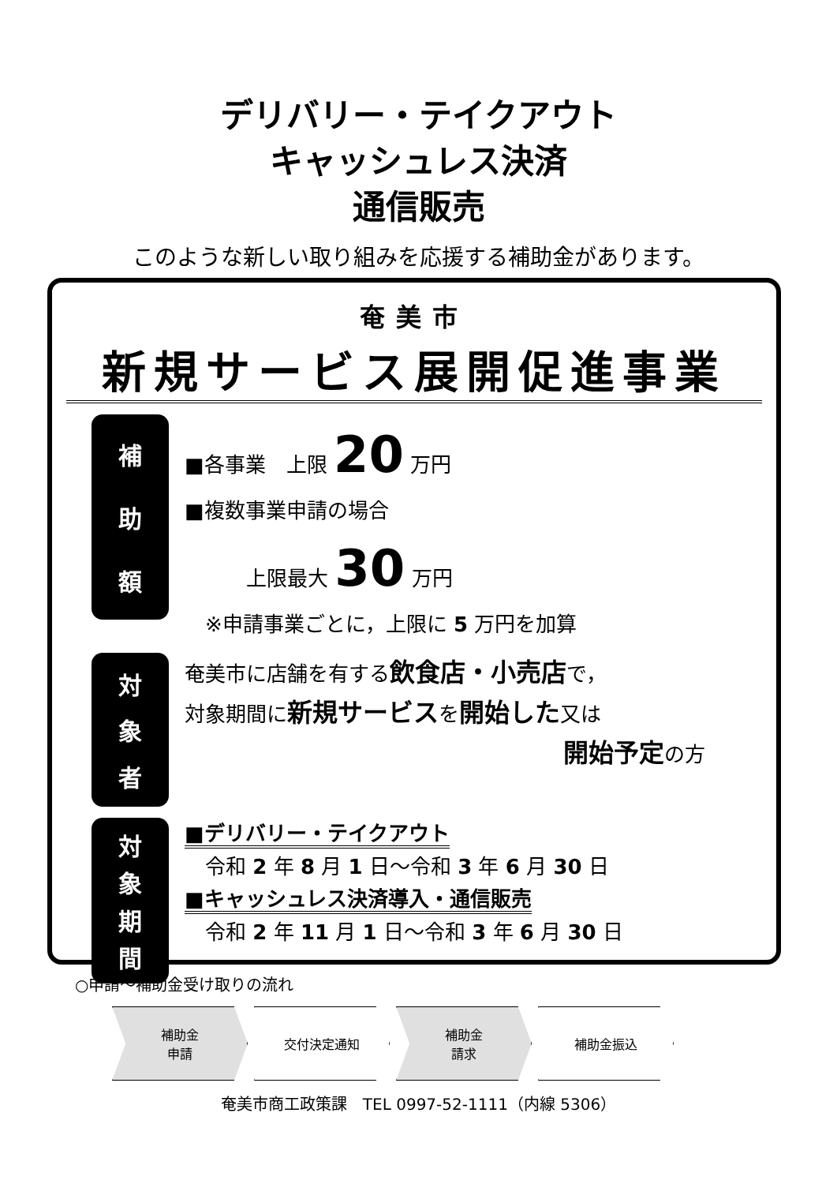デリバリー・テイクアウト
キャッシュレス決済
通信販売
このような新しい取り組みを応援する補助金があります。
奄美市
新規サービス展開促進事業
補助額
■各事業　上限 20 万円
■複数事業申請の場合
　　　上限最大 30 万円
　※申請事業ごとに，上限に 5 万円を加算
対象者
奄美市に店舗を有する飲食店・小売店で，
対象期間に新規サービスを開始した又は
開始予定の方
対象期間
■デリバリー・テイクアウト
　令和 2 年 8 月 1 日～令和 3 年 6 月 30 日
■キャッシュレス決済導入・通信販売
　令和 2 年 11 月 1 日～令和 3 年 6 月 30 日
○申請～補助金受け取りの流れ
補助金
申請
交付決定通知 補助金
請求
補助金振込
奄美市商工政策課　TEL 0997-52-1111（内線 5306）